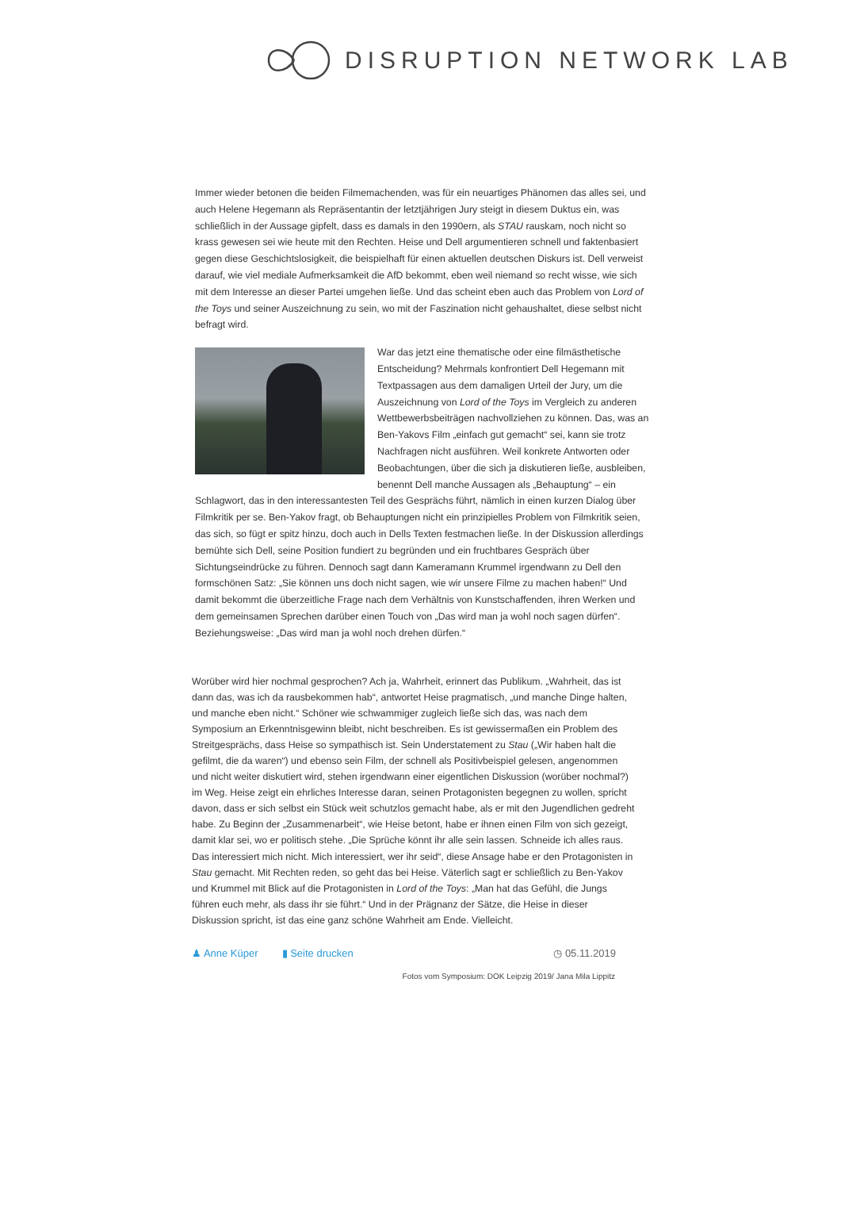DISRUPTION NETWORK LAB
Immer wieder betonen die beiden Filmemachenden, was für ein neuartiges Phänomen das alles sei, und auch Helene Hegemann als Repräsentantin der letztjährigen Jury steigt in diesem Duktus ein, was schließlich in der Aussage gipfelt, dass es damals in den 1990ern, als STAU rauskam, noch nicht so krass gewesen sei wie heute mit den Rechten. Heise und Dell argumentieren schnell und faktenbasiert gegen diese Geschichtslosigkeit, die beispielhaft für einen aktuellen deutschen Diskurs ist. Dell verweist darauf, wie viel mediale Aufmerksamkeit die AfD bekommt, eben weil niemand so recht wisse, wie sich mit dem Interesse an dieser Partei umgehen ließe. Und das scheint eben auch das Problem von Lord of the Toys und seiner Auszeichnung zu sein, wo mit der Faszination nicht gehaushaltet, diese selbst nicht befragt wird.
War das jetzt eine thematische oder eine filmästhetische Entscheidung? Mehrmals konfrontiert Dell Hegemann mit Textpassagen aus dem damaligen Urteil der Jury, um die Auszeichnung von Lord of the Toys im Vergleich zu anderen Wettbewerbsbeiträgen nachvollziehen zu können. Das, was an Ben-Yakovs Film „einfach gut gemacht“ sei, kann sie trotz Nachfragen nicht ausführen. Weil konkrete Antworten oder Beobachtungen, über die sich ja diskutieren ließe, ausbleiben, benennt Dell manche Aussagen als „Behauptung“ – ein Schlagwort, das in den interessantesten Teil des Gesprächs führt, nämlich in einen kurzen Dialog über Filmkritik per se. Ben-Yakov fragt, ob Behauptungen nicht ein prinzipielles Problem von Filmkritik seien, das sich, so fügt er spitz hinzu, doch auch in Dells Texten festmachen ließe. In der Diskussion allerdings bemühte sich Dell, seine Position fundiert zu begründen und ein fruchtbares Gespräch über Sichtungseindrücke zu führen. Dennoch sagt dann Kameramann Krummel irgendwann zu Dell den formschönen Satz: „Sie können uns doch nicht sagen, wie wir unsere Filme zu machen haben!“ Und damit bekommt die überzeitliche Frage nach dem Verhältnis von Kunstschaffenden, ihren Werken und dem gemeinsamen Sprechen darüber einen Touch von „Das wird man ja wohl noch sagen dürfen“. Beziehungsweise: „Das wird man ja wohl noch drehen dürfen.“
Worüber wird hier nochmal gesprochen? Ach ja, Wahrheit, erinnert das Publikum. „Wahrheit, das ist dann das, was ich da rausbekommen hab“, antwortet Heise pragmatisch, „und manche Dinge halten, und manche eben nicht.“ Schöner wie schwammiger zugleich ließe sich das, was nach dem Symposium an Erkenntnisgewinn bleibt, nicht beschreiben. Es ist gewissermaßen ein Problem des Streitgesprächs, dass Heise so sympathisch ist. Sein Understatement zu Stau („Wir haben halt die gefilmt, die da waren“) und ebenso sein Film, der schnell als Positivbeispiel gelesen, angenommen und nicht weiter diskutiert wird, stehen irgendwann einer eigentlichen Diskussion (worüber nochmal?) im Weg. Heise zeigt ein ehrliches Interesse daran, seinen Protagonisten begegnen zu wollen, spricht davon, dass er sich selbst ein Stück weit schutzlos gemacht habe, als er mit den Jugendlichen gedreht habe. Zu Beginn der „Zusammenarbeit“, wie Heise betont, habe er ihnen einen Film von sich gezeigt, damit klar sei, wo er politisch stehe. „Die Sprüche könnt ihr alle sein lassen. Schneide ich alles raus. Das interessiert mich nicht. Mich interessiert, wer ihr seid“, diese Ansage habe er den Protagonisten in Stau gemacht. Mit Rechten reden, so geht das bei Heise. Väterlich sagt er schließlich zu Ben-Yakov und Krummel mit Blick auf die Protagonisten in Lord of the Toys: „Man hat das Gefühl, die Jungs führen euch mehr, als dass ihr sie führt.“ Und in der Prägnanz der Sätze, die Heise in dieser Diskussion spricht, ist das eine ganz schöne Wahrheit am Ende. Vielleicht.
♟ Anne Küper ▮ Seite drucken ◷ 05.11.2019
Fotos vom Symposium: DOK Leipzig 2019/ Jana Mila Lippitz